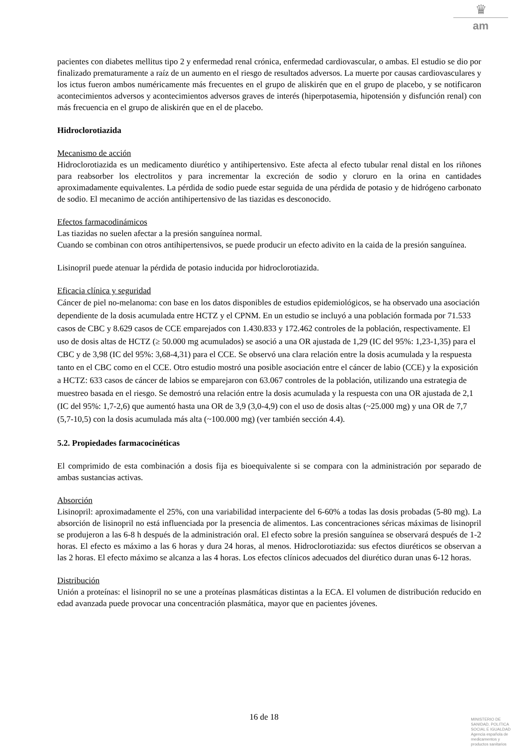♛
am
pacientes con diabetes mellitus tipo 2 y enfermedad renal crónica, enfermedad cardiovascular, o ambas. El estudio se dio por finalizado prematuramente a raíz de un aumento en el riesgo de resultados adversos. La muerte por causas cardiovasculares y los ictus fueron ambos numéricamente más frecuentes en el grupo de aliskirén que en el grupo de placebo, y se notificaron acontecimientos adversos y acontecimientos adversos graves de interés (hiperpotasemia, hipotensión y disfunción renal) con más frecuencia en el grupo de aliskirén que en el de placebo.
Hidroclorotiazida
Mecanismo de acción
Hidroclorotiazida es un medicamento diurético y antihipertensivo. Este afecta al efecto tubular renal distal en los riñones para reabsorber los electrolitos y para incrementar la excreción de sodio y cloruro en la orina en cantidades aproximadamente equivalentes. La pérdida de sodio puede estar seguida de una pérdida de potasio y de hidrógeno carbonato de sodio. El mecanimo de acción antihipertensivo de las tiazidas es desconocido.
Efectos farmacodinámicos
Las tiazidas no suelen afectar a la presión sanguínea normal.
Cuando se combinan con otros antihipertensivos, se puede producir un efecto adivito en la caida de la presión sanguínea.
Lisinopril puede atenuar la pérdida de potasio inducida por hidroclorotiazida.
Eficacia clínica y seguridad
Cáncer de piel no-melanoma: con base en los datos disponibles de estudios epidemiológicos, se ha observado una asociación dependiente de la dosis acumulada entre HCTZ y el CPNM. En un estudio se incluyó a una población formada por 71.533 casos de CBC y 8.629 casos de CCE emparejados con 1.430.833 y 172.462 controles de la población, respectivamente. El uso de dosis altas de HCTZ (≥ 50.000 mg acumulados) se asoció a una OR ajustada de 1,29 (IC del 95%: 1,23-1,35) para el CBC y de 3,98 (IC del 95%: 3,68-4,31) para el CCE. Se observó una clara relación entre la dosis acumulada y la respuesta tanto en el CBC como en el CCE. Otro estudio mostró una posible asociación entre el cáncer de labio (CCE) y la exposición a HCTZ: 633 casos de cáncer de labios se emparejaron con 63.067 controles de la población, utilizando una estrategia de muestreo basada en el riesgo. Se demostró una relación entre la dosis acumulada y la respuesta con una OR ajustada de 2,1 (IC del 95%: 1,7-2,6) que aumentó hasta una OR de 3,9 (3,0-4,9) con el uso de dosis altas (~25.000 mg) y una OR de 7,7 (5,7-10,5) con la dosis acumulada más alta (~100.000 mg) (ver también sección 4.4).
5.2. Propiedades farmacocinéticas
El comprimido de esta combinación a dosis fija es bioequivalente si se compara con la administración por separado de ambas sustancias activas.
Absorción
Lisinopril: aproximadamente el 25%, con una variabilidad interpaciente del 6-60% a todas las dosis probadas (5-80 mg). La absorción de lisinopril no está influenciada por la presencia de alimentos. Las concentraciones séricas máximas de lisinopril se produjeron a las 6-8 h después de la administración oral. El efecto sobre la presión sanguínea se observará después de 1-2 horas. El efecto es máximo a las 6 horas y dura 24 horas, al menos. Hidroclorotiazida: sus efectos diuréticos se observan a las 2 horas. El efecto máximo se alcanza a las 4 horas. Los efectos clínicos adecuados del diurético duran unas 6-12 horas.
Distribución
Unión a proteínas: el lisinopril no se une a proteínas plasmáticas distintas a la ECA. El volumen de distribución reducido en edad avanzada puede provocar una concentración plasmática, mayor que en pacientes jóvenes.
16 de 18
MINISTERIO DE
SANIDAD, POLITICA
SOCIAL E IGUALDAD
Agencia española de
medicamentos y
productos sanitarios